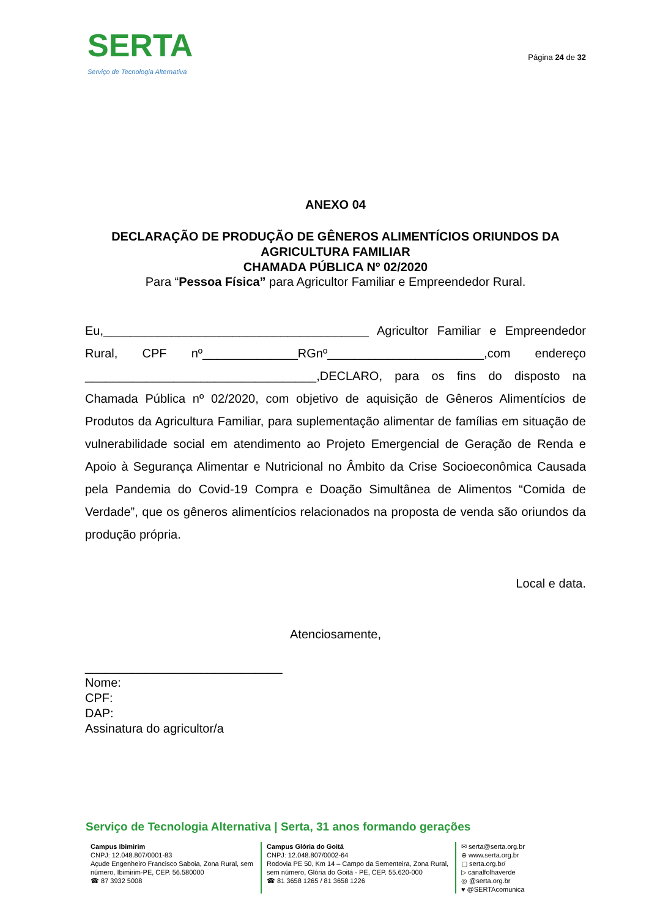SERTA
Serviço de Tecnologia Alternativa
Página 24 de 32
ANEXO 04
DECLARAÇÃO DE PRODUÇÃO DE GÊNEROS ALIMENTÍCIOS ORIUNDOS DA AGRICULTURA FAMILIAR
CHAMADA PÚBLICA Nº 02/2020
Para “Pessoa Física” para Agricultor Familiar e Empreendedor Rural.
Eu,_______________________________________ Agricultor Familiar e Empreendedor Rural, CPF nº______________RGnº_______________________,com endereço __________________________________,DECLARO, para os fins do disposto na Chamada Pública nº 02/2020, com objetivo de aquisição de Gêneros Alimentícios de Produtos da Agricultura Familiar, para suplementação alimentar de famílias em situação de vulnerabilidade social em atendimento ao Projeto Emergencial de Geração de Renda e Apoio à Segurança Alimentar e Nutricional no Âmbito da Crise Socioeconômica Causada pela Pandemia do Covid-19 Compra e Doação Simultânea de Alimentos “Comida de Verdade”, que os gêneros alimentícios relacionados na proposta de venda são oriundos da produção própria.
Local e data.
Atenciosamente,
_____________________________
Nome:
CPF:
DAP:
Assinatura do agricultor/a
Serviço de Tecnologia Alternativa | Serta, 31 anos formando gerações
Campus Ibimirim
CNPJ: 12.048.807/0001-83
Açude Engenheiro Francisco Saboia, Zona Rural, sem número, Ibimirim-PE, CEP. 56.580000
☎ 87 3932 5008
Campus Glória do Goitá
CNPJ: 12.048.807/0002-64
Rodovia PE 50, Km 14 – Campo da Sementeira, Zona Rural, sem número, Glória do Goitá - PE, CEP. 55.620-000
☎ 81 3658 1265 / 81 3658 1226
✉ serta@serta.org.br
⊕ www.serta.org.br
▢ serta.org.br/
▷ canalfolhaverde
◎ @serta.org.br
♥ @SERTAcomunica